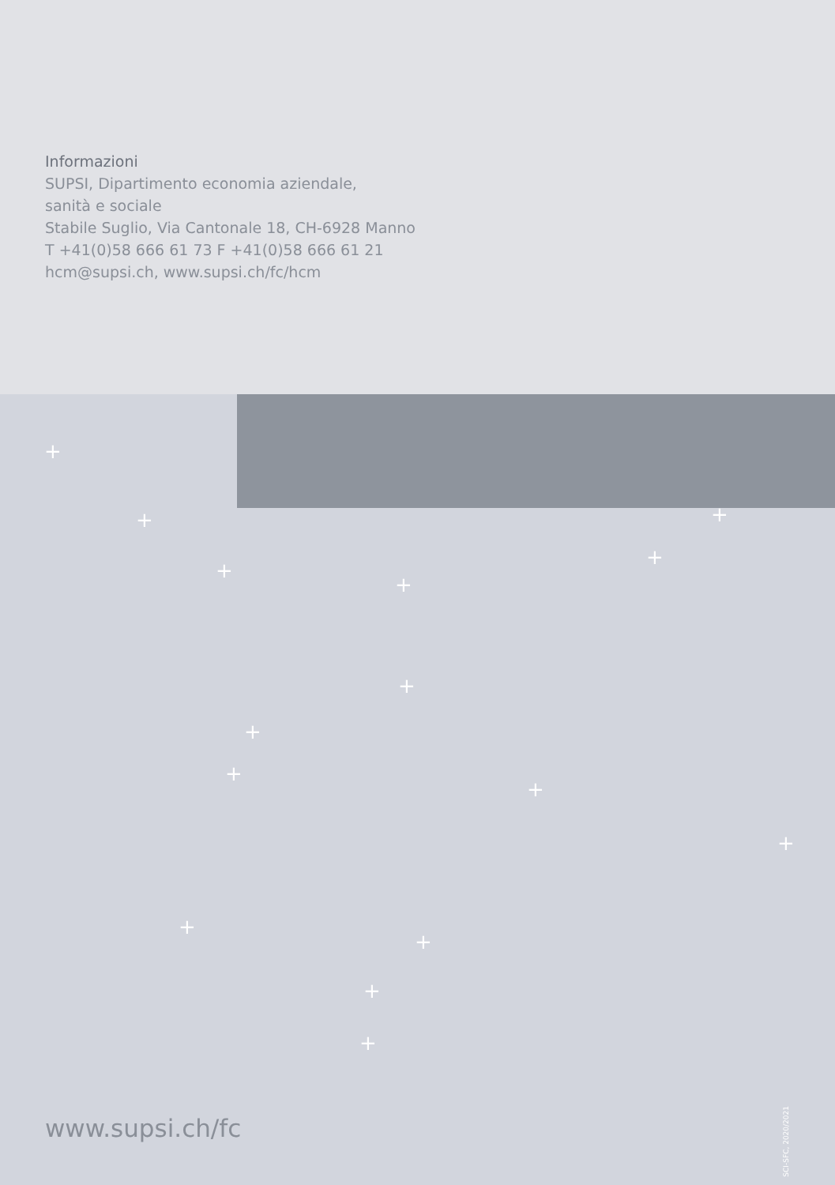Informazioni
SUPSI, Dipartimento economia aziendale,
sanità e sociale
Stabile Suglio, Via Cantonale 18, CH-6928 Manno
T +41(0)58 666 61 73 F +41(0)58 666 61 21
hcm@supsi.ch, www.supsi.ch/fc/hcm
+
+
+
+
+
+
+
+
+
+
+
+
+
+
+
www.supsi.ch/fc
SCI-SFC, 2020/2021